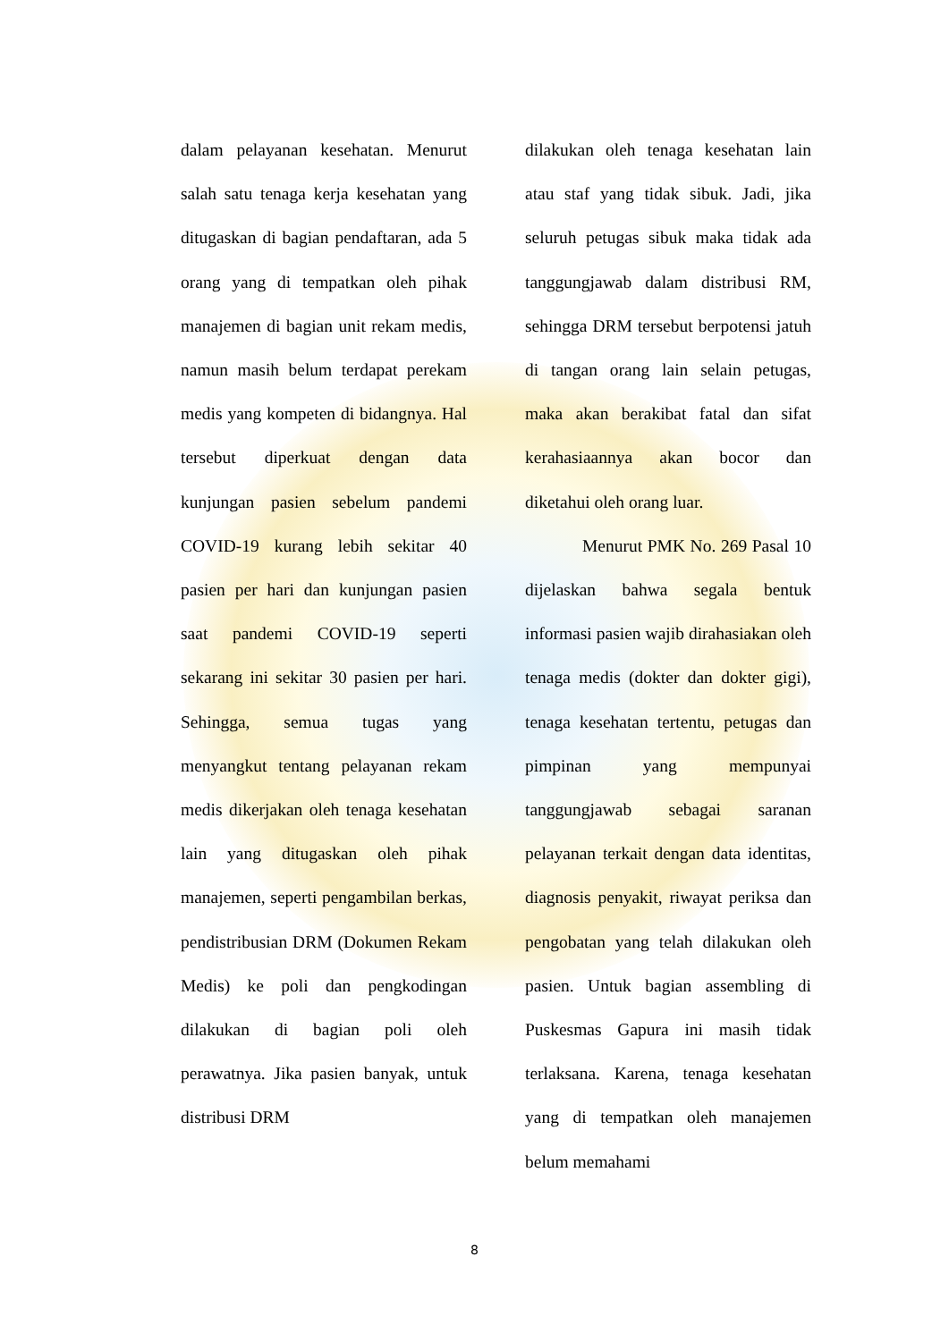dalam pelayanan kesehatan. Menurut salah satu tenaga kerja kesehatan yang ditugaskan di bagian pendaftaran, ada 5 orang yang di tempatkan oleh pihak manajemen di bagian unit rekam medis, namun masih belum terdapat perekam medis yang kompeten di bidangnya. Hal tersebut diperkuat dengan data kunjungan pasien sebelum pandemi COVID-19 kurang lebih sekitar 40 pasien per hari dan kunjungan pasien saat pandemi COVID-19 seperti sekarang ini sekitar 30 pasien per hari. Sehingga, semua tugas yang menyangkut tentang pelayanan rekam medis dikerjakan oleh tenaga kesehatan lain yang ditugaskan oleh pihak manajemen, seperti pengambilan berkas, pendistribusian DRM (Dokumen Rekam Medis) ke poli dan pengkodingan dilakukan di bagian poli oleh perawatnya. Jika pasien banyak, untuk distribusi DRM
dilakukan oleh tenaga kesehatan lain atau staf yang tidak sibuk. Jadi, jika seluruh petugas sibuk maka tidak ada tanggungjawab dalam distribusi RM, sehingga DRM tersebut berpotensi jatuh di tangan orang lain selain petugas, maka akan berakibat fatal dan sifat kerahasiaannya akan bocor dan diketahui oleh orang luar.
Menurut PMK No. 269 Pasal 10 dijelaskan bahwa segala bentuk informasi pasien wajib dirahasiakan oleh tenaga medis (dokter dan dokter gigi), tenaga kesehatan tertentu, petugas dan pimpinan yang mempunyai tanggungjawab sebagai saranan pelayanan terkait dengan data identitas, diagnosis penyakit, riwayat periksa dan pengobatan yang telah dilakukan oleh pasien. Untuk bagian assembling di Puskesmas Gapura ini masih tidak terlaksana. Karena, tenaga kesehatan yang di tempatkan oleh manajemen belum memahami
8